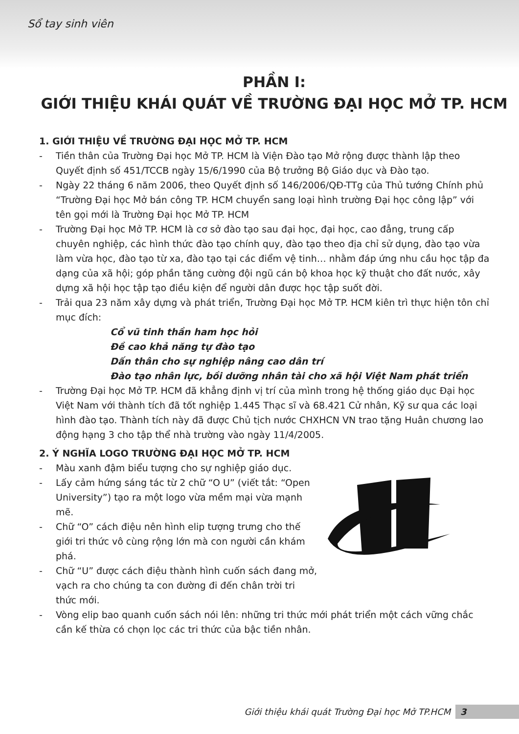Sổ tay sinh viên
PHẦN I:
GIỚI THIỆU KHÁI QUÁT VỀ TRƯỜNG ĐẠI HỌC MỞ TP. HCM
1. GIỚI THIỆU VỀ TRƯỜNG ĐẠI HỌC MỞ TP. HCM
- Tiền thân của Trường Đại học Mở TP. HCM là Viện Đào tạo Mở rộng được thành lập theo Quyết định số 451/TCCB ngày 15/6/1990 của Bộ trưởng Bộ Giáo dục và Đào tạo.
- Ngày 22 tháng 6 năm 2006, theo Quyết định số 146/2006/QĐ-TTg của Thủ tướng Chính phủ “Trường Đại học Mở bán công TP. HCM chuyển sang loại hình trường Đại học công lập” với tên gọi mới là Trường Đại học Mở TP. HCM
- Trường Đại học Mở TP. HCM là cơ sở đào tạo sau đại học, đại học, cao đẳng, trung cấp chuyên nghiệp, các hình thức đào tạo chính quy, đào tạo theo địa chỉ sử dụng, đào tạo vừa làm vừa học, đào tạo từ xa, đào tạo tại các điểm vệ tinh… nhằm đáp ứng nhu cầu học tập đa dạng của xã hội; góp phần tăng cường đội ngũ cán bộ khoa học kỹ thuật cho đất nước, xây dựng xã hội học tập tạo điều kiện để người dân được học tập suốt đời.
- Trải qua 23 năm xây dựng và phát triển, Trường Đại học Mở TP. HCM kiên trì thực hiện tôn chỉ mục đích:
Cổ vũ tinh thần ham học hỏi
Đề cao khả năng tự đào tạo
Dấn thân cho sự nghiệp nâng cao dân trí
Đào tạo nhân lực, bồi dưỡng nhân tài cho xã hội Việt Nam phát triển
- Trường Đại học Mở TP. HCM đã khẳng định vị trí của mình trong hệ thống giáo dục Đại học Việt Nam với thành tích đã tốt nghiệp 1.445 Thạc sĩ và 68.421 Cử nhân, Kỹ sư qua các loại hình đào tạo. Thành tích này đã được Chủ tịch nước CHXHCN VN trao tặng Huân chương lao động hạng 3 cho tập thể nhà trường vào ngày 11/4/2005.
2. Ý NGHĨA LOGO TRƯỜNG ĐẠI HỌC MỞ TP. HCM
- Màu xanh đậm biểu tượng cho sự nghiệp giáo dục.
- Lấy cảm hứng sáng tác từ 2 chữ “O U” (viết tắt: “Open University”) tạo ra một logo vừa mềm mại vừa mạnh mẽ.
- Chữ “O” cách điệu nên hình elip tượng trưng cho thế giới tri thức vô cùng rộng lớn mà con người cần khám phá.
- Chữ “U” được cách điệu thành hình cuốn sách đang mở, vạch ra cho chúng ta con đường đi đến chân trời tri thức mới.
- Vòng elip bao quanh cuốn sách nói lên: những tri thức mới phát triển một cách vững chắc cần kế thừa có chọn lọc các tri thức của bậc tiền nhân.
Giới thiệu khái quát Trường Đại học Mở TP.HCM 3